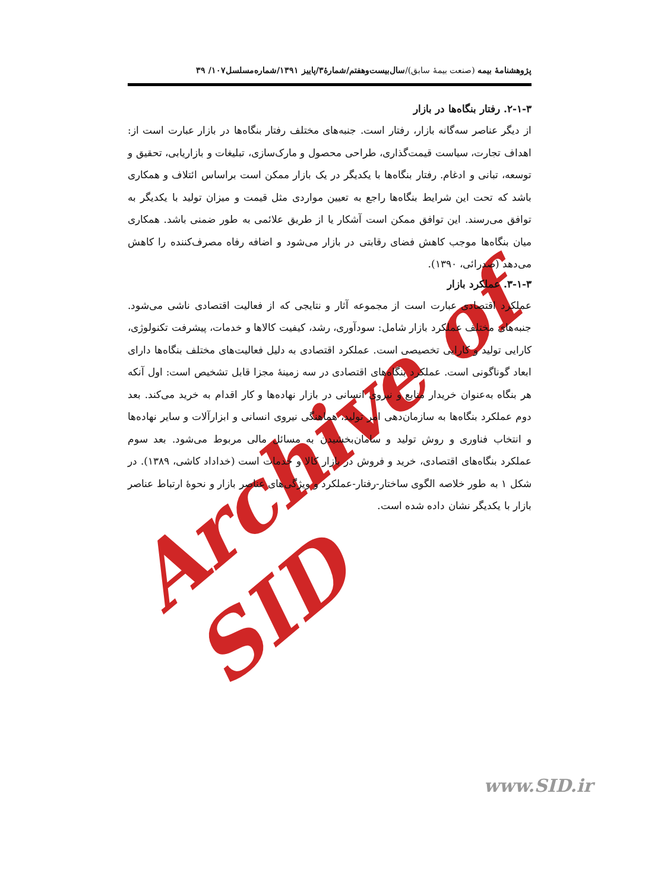Archive of SID
پژوهشنامهٔ بیمه (صنعت بیمهٔ سابق)/سال‌بیست‌وهفتم/شمارهٔ۳/پاییز ۱۳۹۱/شماره‌مسلسل۱۰۷/ ۳۹
۲-۱-۳. رفتار بنگاه‌ها در بازار
از دیگر عناصر سه‌گانه بازار، رفتار است. جنبه‌های مختلف رفتار بنگاه‌ها در بازار عبارت است از: اهداف تجارت، سیاست قیمت‌گذاری، طراحی محصول و مارک‌سازی، تبلیغات و بازاریابی، تحقیق و توسعه، تبانی و ادغام. رفتار بنگاه‌ها با یکدیگر در یک بازار ممکن است براساس ائتلاف و همکاری باشد که تحت این شرایط بنگاه‌ها راجع به تعیین مواردی مثل قیمت و میزان تولید با یکدیگر به توافق می‌رسند. این توافق ممکن است آشکار یا از طریق علائمی به طور ضمنی باشد. همکاری میان بنگاه‌ها موجب کاهش فضای رقابتی در بازار می‌شود و اضافه رفاه مصرف‌کننده را کاهش می‌دهد (صدرائی، ۱۳۹۰).
۳-۱-۳. عملکرد بازار
عملکرد اقتصادی عبارت است از مجموعه آثار و نتایجی که از فعالیت اقتصادی ناشی می‌شود. جنبه‌های مختلف عملکرد بازار شامل: سودآوری، رشد، کیفیت کالاها و خدمات، پیشرفت تکنولوژی، کارایی تولید و کارایی تخصیصی است. عملکرد اقتصادی به دلیل فعالیت‌های مختلف بنگاه‌ها دارای ابعاد گوناگونی است. عملکرد بنگاه‌های اقتصادی در سه زمینهٔ مجزا قابل تشخیص است: اول آنکه هر بنگاه به‌عنوان خریدار منابع و نیروی انسانی در بازار نهاده‌ها و کار اقدام به خرید می‌کند. بعد دوم عملکرد بنگاه‌ها به سازمان‌دهی امر تولید، هماهنگی نیروی انسانی و ابزارآلات و سایر نهاده‌ها و انتخاب فناوری و روش تولید و سامان‌بخشیدن به مسائل مالی مربوط می‌شود. بعد سوم عملکرد بنگاه‌های اقتصادی، خرید و فروش در بازار کالا و خدمات است (خداداد کاشی، ۱۳۸۹). در شکل ۱ به طور خلاصه الگوی ساختار-رفتار-عملکرد و ویژگی‌های عناصر بازار و نحوهٔ ارتباط عناصر بازار با یکدیگر نشان داده شده است.
www.SID.ir